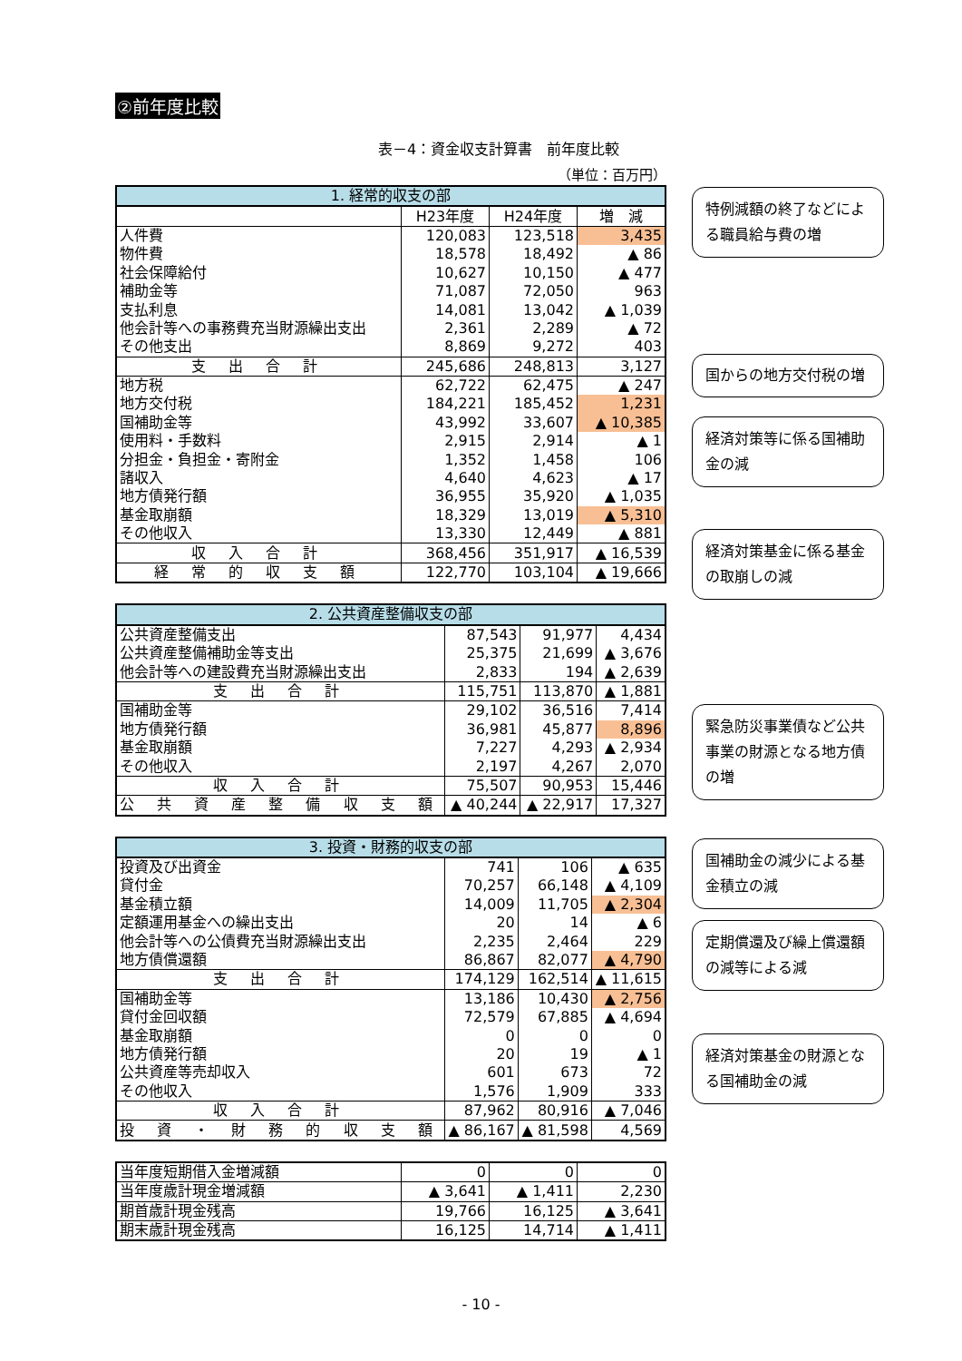②前年度比較
表－4：資金収支計算書　前年度比較
（単位：百万円）
| 1. 経常的収支の部 | | | |
| --- | --- | --- | --- |
| | H23年度 | H24年度 | 増 減 |
| 人件費 | 120,083 | 123,518 | 3,435 |
| 物件費 | 18,578 | 18,492 | ▲ 86 |
| 社会保障給付 | 10,627 | 10,150 | ▲ 477 |
| 補助金等 | 71,087 | 72,050 | 963 |
| 支払利息 | 14,081 | 13,042 | ▲ 1,039 |
| 他会計等への事務費充当財源繰出支出 | 2,361 | 2,289 | ▲ 72 |
| その他支出 | 8,869 | 9,272 | 403 |
| 支 出 合 計 | 245,686 | 248,813 | 3,127 |
| 地方税 | 62,722 | 62,475 | ▲ 247 |
| 地方交付税 | 184,221 | 185,452 | 1,231 |
| 国補助金等 | 43,992 | 33,607 | ▲ 10,385 |
| 使用料・手数料 | 2,915 | 2,914 | ▲ 1 |
| 分担金・負担金・寄附金 | 1,352 | 1,458 | 106 |
| 諸収入 | 4,640 | 4,623 | ▲ 17 |
| 地方債発行額 | 36,955 | 35,920 | ▲ 1,035 |
| 基金取崩額 | 18,329 | 13,019 | ▲ 5,310 |
| その他収入 | 13,330 | 12,449 | ▲ 881 |
| 収 入 合 計 | 368,456 | 351,917 | ▲ 16,539 |
| 経 常 的 収 支 額 | 122,770 | 103,104 | ▲ 19,666 |
| 2. 公共資産整備収支の部 | | | |
| --- | --- | --- | --- |
| 公共資産整備支出 | 87,543 | 91,977 | 4,434 |
| 公共資産整備補助金等支出 | 25,375 | 21,699 | ▲ 3,676 |
| 他会計等への建設費充当財源繰出支出 | 2,833 | 194 | ▲ 2,639 |
| 支 出 合 計 | 115,751 | 113,870 | ▲ 1,881 |
| 国補助金等 | 29,102 | 36,516 | 7,414 |
| 地方債発行額 | 36,981 | 45,877 | 8,896 |
| 基金取崩額 | 7,227 | 4,293 | ▲ 2,934 |
| その他収入 | 2,197 | 4,267 | 2,070 |
| 収 入 合 計 | 75,507 | 90,953 | 15,446 |
| 公 共 資 産 整 備 収 支 額 | ▲ 40,244 | ▲ 22,917 | 17,327 |
| 3. 投資・財務的収支の部 | | | |
| --- | --- | --- | --- |
| 投資及び出資金 | 741 | 106 | ▲ 635 |
| 貸付金 | 70,257 | 66,148 | ▲ 4,109 |
| 基金積立額 | 14,009 | 11,705 | ▲ 2,304 |
| 定額運用基金への繰出支出 | 20 | 14 | ▲ 6 |
| 他会計等への公債費充当財源繰出支出 | 2,235 | 2,464 | 229 |
| 地方債償還額 | 86,867 | 82,077 | ▲ 4,790 |
| 支 出 合 計 | 174,129 | 162,514 | ▲ 11,615 |
| 国補助金等 | 13,186 | 10,430 | ▲ 2,756 |
| 貸付金回収額 | 72,579 | 67,885 | ▲ 4,694 |
| 基金取崩額 | 0 | 0 | 0 |
| 地方債発行額 | 20 | 19 | ▲ 1 |
| 公共資産等売却収入 | 601 | 673 | 72 |
| その他収入 | 1,576 | 1,909 | 333 |
| 収 入 合 計 | 87,962 | 80,916 | ▲ 7,046 |
| 投 資 ・ 財 務 的 収 支 額 | ▲ 86,167 | ▲ 81,598 | 4,569 |
| 当年度短期借入金増減額 | 0 | 0 | 0 |
| 当年度歳計現金増減額 | ▲ 3,641 | ▲ 1,411 | 2,230 |
| 期首歳計現金残高 | 19,766 | 16,125 | ▲ 3,641 |
| 期末歳計現金残高 | 16,125 | 14,714 | ▲ 1,411 |
特例減額の終了などによる職員給与費の増
国からの地方交付税の増
経済対策等に係る国補助金の減
経済対策基金に係る基金の取崩しの減
緊急防災事業債など公共事業の財源となる地方債の増
国補助金の減少による基金積立の減
定期償還及び繰上償還額の減等による減
経済対策基金の財源となる国補助金の減
- 10 -